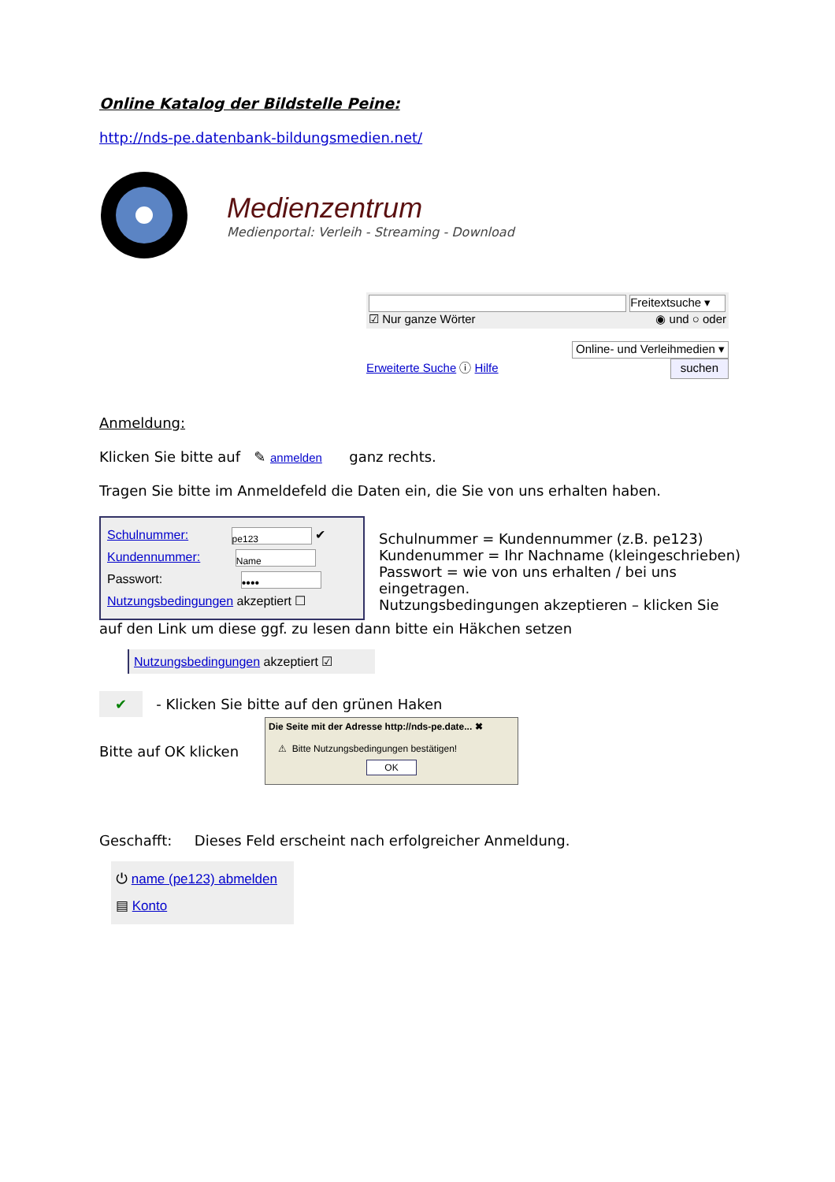Online Katalog der Bildstelle Peine:
http://nds-pe.datenbank-bildungsmedien.net/
Medienzentrum
Medienportal: Verleih - Streaming - Download
Freitextsuche ▾
☑ Nur ganze Wörter ◉ und ○ oder
Online- und Verleihmedien ▾
Erweiterte Suche ⓘ Hilfe suchen
Anmeldung:
Klicken Sie bitte auf ✎ anmelden ganz rechts.
Tragen Sie bitte im Anmeldefeld die Daten ein, die Sie von uns erhalten haben.
Schulnummer: pe123 ✔
Kundennummer: Name
Passwort: ••••
Nutzungsbedingungen akzeptiert ☐
Schulnummer = Kundennummer (z.B. pe123)
Kundenummer = Ihr Nachname (kleingeschrieben)
Passwort = wie von uns erhalten / bei uns eingetragen.
Nutzungsbedingungen akzeptieren – klicken Sie
auf den Link um diese ggf. zu lesen dann bitte ein Häkchen setzen
Nutzungsbedingungen akzeptiert ☑
✔ - Klicken Sie bitte auf den grünen Haken
Bitte auf OK klicken
Die Seite mit der Adresse http://nds-pe.date... ✖
⚠ Bitte Nutzungsbedingungen bestätigen!
OK
Geschafft: Dieses Feld erscheint nach erfolgreicher Anmeldung.
⏻ name (pe123) abmelden
▤ Konto